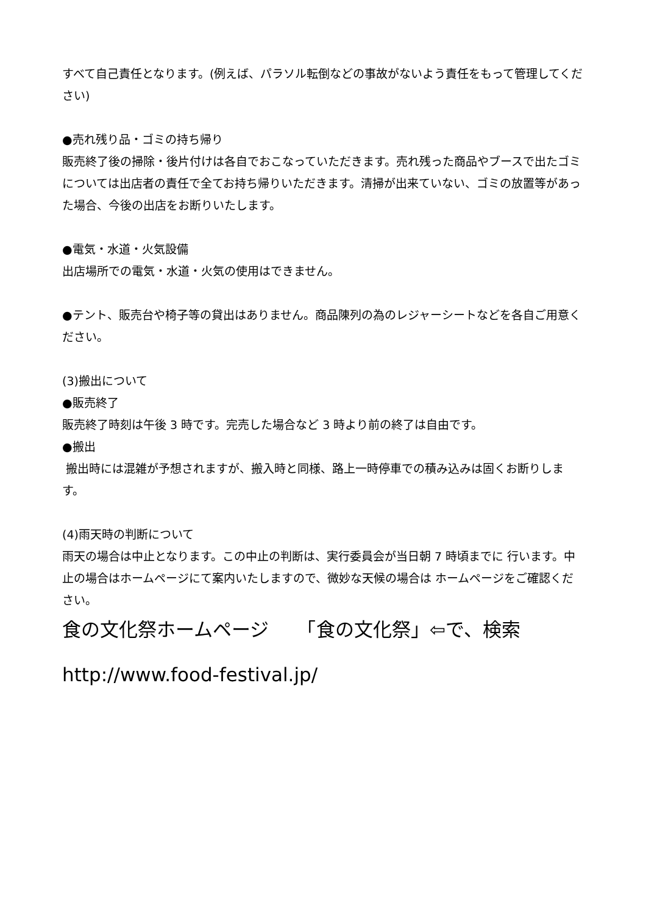すべて自己責任となります。(例えば、パラソル転倒などの事故がないよう責任をもって管理してください)
●売れ残り品・ゴミの持ち帰り
販売終了後の掃除・後片付けは各自でおこなっていただきます。売れ残った商品やブースで出たゴミについては出店者の責任で全てお持ち帰りいただきます。清掃が出来ていない、ゴミの放置等があった場合、今後の出店をお断りいたします。
●電気・水道・火気設備
出店場所での電気・水道・火気の使用はできません。
●テント、販売台や椅子等の貸出はありません。商品陳列の為のレジャーシートなどを各自ご用意ください。
(3)搬出について
●販売終了
販売終了時刻は午後 3 時です。完売した場合など 3 時より前の終了は自由です。
●搬出
搬出時には混雑が予想されますが、搬入時と同様、路上一時停車での積み込みは固くお断りします。
(4)雨天時の判断について
雨天の場合は中止となります。この中止の判断は、実行委員会が当日朝 7 時頃までに 行います。中止の場合はホームページにて案内いたしますので、微妙な天候の場合は ホームページをご確認ください。
食の文化祭ホームページ　　「食の文化祭」⇦で、検索
http://www.food-festival.jp/